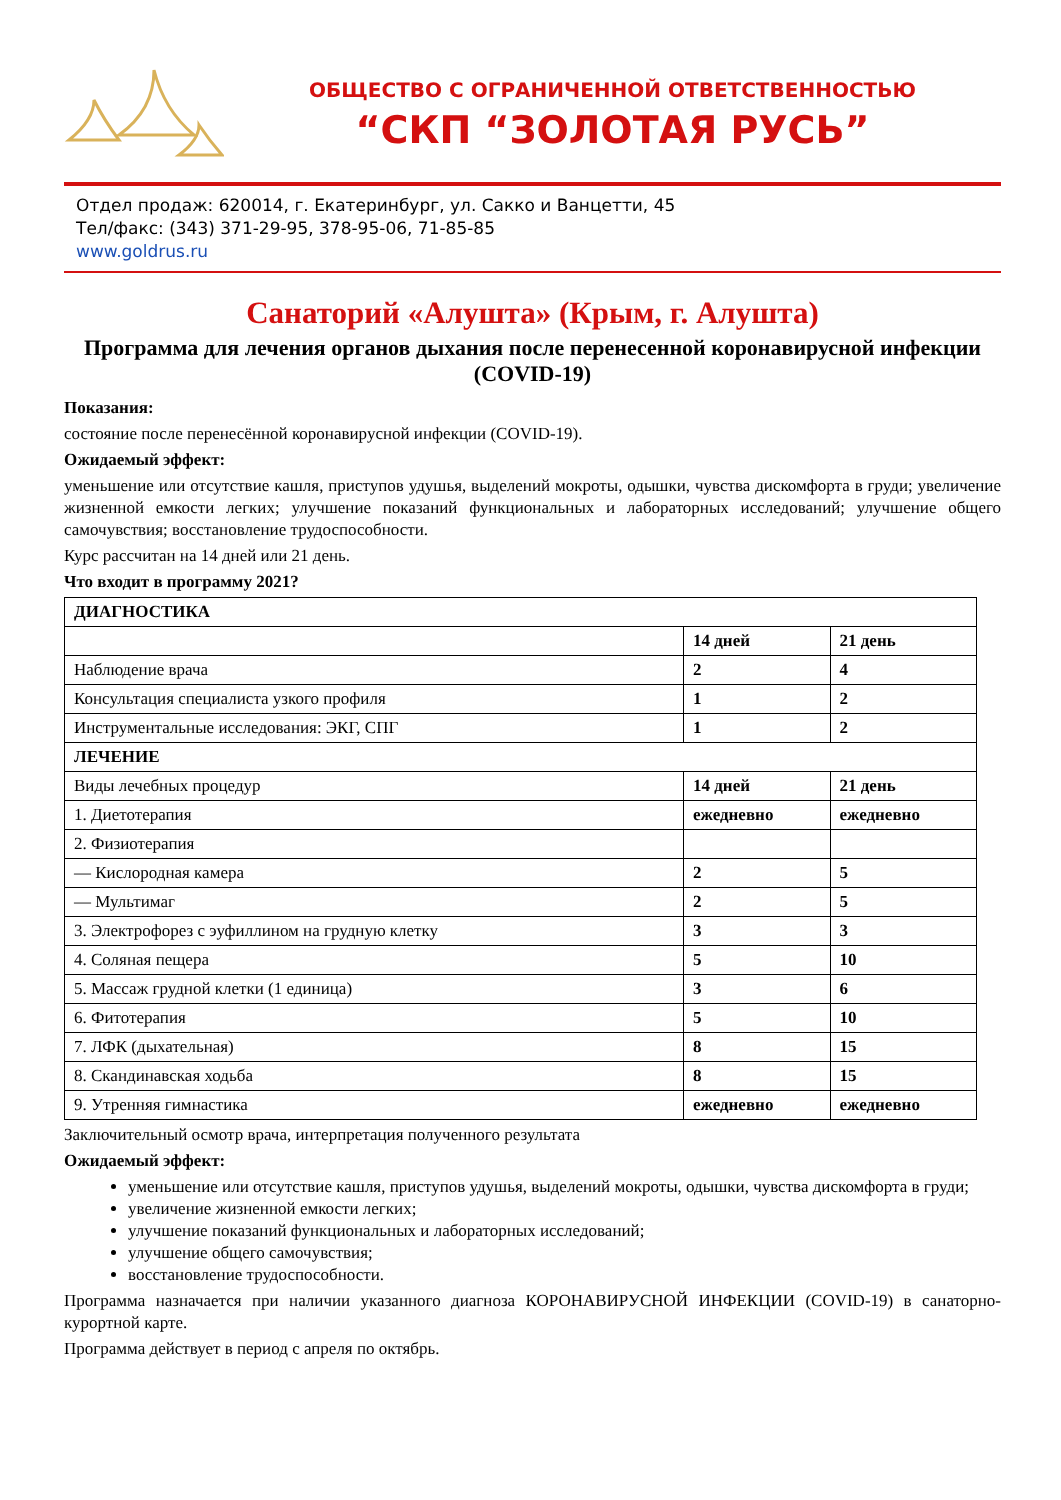ОБЩЕСТВО С ОГРАНИЧЕННОЙ ОТВЕТСТВЕННОСТЬЮ
“СКП “ЗОЛОТАЯ РУСЬ”
Отдел продаж: 620014, г. Екатеринбург, ул. Сакко и Ванцетти, 45
Тел/факс: (343) 371-29-95, 378-95-06, 71-85-85
www.goldrus.ru
Санаторий «Алушта» (Крым, г. Алушта)
Программа для лечения органов дыхания после перенесенной коронавирусной инфекции (COVID-19)
Показания:
состояние после перенесённой коронавирусной инфекции (COVID-19).
Ожидаемый эффект:
уменьшение или отсутствие кашля, приступов удушья, выделений мокроты, одышки, чувства дискомфорта в груди; увеличение жизненной емкости легких; улучшение показаний функциональных и лабораторных исследований; улучшение общего самочувствия; восстановление трудоспособности.
Курс рассчитан на 14 дней или 21 день.
Что входит в программу 2021?
| ДИАГНОСТИКА | | |
| --- | --- | --- |
| | 14 дней | 21 день |
| Наблюдение врача | 2 | 4 |
| Консультация специалиста узкого профиля | 1 | 2 |
| Инструментальные исследования: ЭКГ, СПГ | 1 | 2 |
| ЛЕЧЕНИЕ | | |
| Виды лечебных процедур | 14 дней | 21 день |
| 1. Диетотерапия | ежедневно | ежедневно |
| 2. Физиотерапия | | |
| — Кислородная камера | 2 | 5 |
| — Мультимаг | 2 | 5 |
| 3. Электрофорез с эуфиллином на грудную клетку | 3 | 3 |
| 4. Соляная пещера | 5 | 10 |
| 5. Массаж грудной клетки (1 единица) | 3 | 6 |
| 6. Фитотерапия | 5 | 10 |
| 7. ЛФК (дыхательная) | 8 | 15 |
| 8. Скандинавская ходьба | 8 | 15 |
| 9. Утренняя гимнастика | ежедневно | ежедневно |
Заключительный осмотр врача, интерпретация полученного результата
Ожидаемый эффект:
уменьшение или отсутствие кашля, приступов удушья, выделений мокроты, одышки, чувства дискомфорта в груди;
увеличение жизненной емкости легких;
улучшение показаний функциональных и лабораторных исследований;
улучшение общего самочувствия;
восстановление трудоспособности.
Программа назначается при наличии указанного диагноза КОРОНАВИРУСНОЙ ИНФЕКЦИИ (COVID-19) в санаторно-курортной карте.
Программа действует в период с апреля по октябрь.